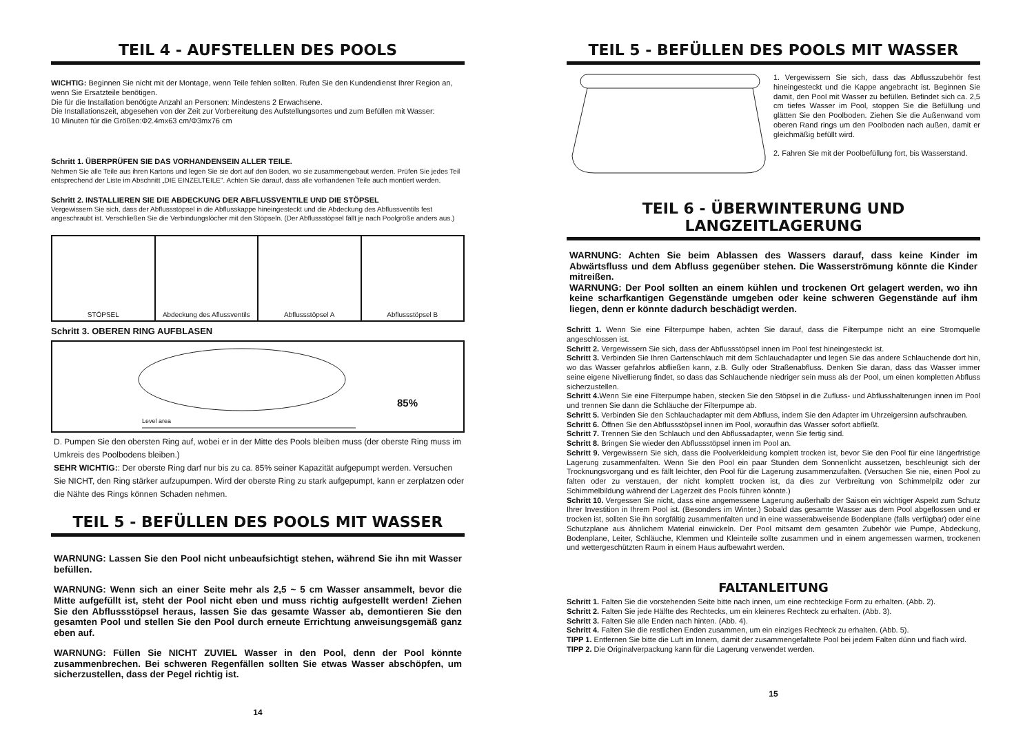TEIL 4 - AUFSTELLEN DES POOLS
WICHTIG: Beginnen Sie nicht mit der Montage, wenn Teile fehlen sollten. Rufen Sie den Kundendienst Ihrer Region an, wenn Sie Ersatzteile benötigen.
Die für die Installation benötigte Anzahl an Personen: Mindestens 2 Erwachsene.
Die Installationszeit, abgesehen von der Zeit zur Vorbereitung des Aufstellungsortes und zum Befüllen mit Wasser:
10 Minuten für die Größen:Φ2.4mx63 cm/Φ3mx76 cm
Schritt 1. ÜBERPRÜFEN SIE DAS VORHANDENSEIN ALLER TEILE.
Nehmen Sie alle Teile aus ihren Kartons und legen Sie sie dort auf den Boden, wo sie zusammengebaut werden. Prüfen Sie jedes Teil entsprechend der Liste im Abschnitt „DIE EINZELTEILE". Achten Sie darauf, dass alle vorhandenen Teile auch montiert werden.
Schritt 2. INSTALLIEREN SIE DIE ABDECKUNG DER ABFLUSSVENTILE UND DIE STÖPSEL
Vergewissern Sie sich, dass der Abflussstöpsel in die Abflusskappe hineingesteckt und die Abdeckung des Abflussventils fest angeschraubt ist. Verschließen Sie die Verbindungslöcher mit den Stöpseln. (Der Abflussstöpsel fällt je nach Poolgröße anders aus.)
STÖPSEL Abdeckung des Aflussventils Abflussstöpsel A Abflussstöpsel B
Schritt 3. OBEREN RING AUFBLASEN
Level area
85%
D. Pumpen Sie den obersten Ring auf, wobei er in der Mitte des Pools bleiben muss (der oberste Ring muss im Umkreis des Poolbodens bleiben.)
SEHR WICHTIG:: Der oberste Ring darf nur bis zu ca. 85% seiner Kapazität aufgepumpt werden. Versuchen Sie NICHT, den Ring stärker aufzupumpen. Wird der oberste Ring zu stark aufgepumpt, kann er zerplatzen oder die Nähte des Rings können Schaden nehmen.
TEIL 5 - BEFÜLLEN DES POOLS MIT WASSER
WARNUNG: Lassen Sie den Pool nicht unbeaufsichtigt stehen, während Sie ihn mit Wasser befüllen.
WARNUNG: Wenn sich an einer Seite mehr als 2,5 ~ 5 cm Wasser ansammelt, bevor die Mitte aufgefüllt ist, steht der Pool nicht eben und muss richtig aufgestellt werden! Ziehen Sie den Abflussstöpsel heraus, lassen Sie das gesamte Wasser ab, demontieren Sie den gesamten Pool und stellen Sie den Pool durch erneute Errichtung anweisungsgemäß ganz eben auf.
WARNUNG: Füllen Sie NICHT ZUVIEL Wasser in den Pool, denn der Pool könnte zusammenbrechen. Bei schweren Regenfällen sollten Sie etwas Wasser abschöpfen, um sicherzustellen, dass der Pegel richtig ist.
14
TEIL 5 - BEFÜLLEN DES POOLS MIT WASSER
1. Vergewissern Sie sich, dass das Abflusszubehör fest hineingesteckt und die Kappe angebracht ist. Beginnen Sie damit, den Pool mit Wasser zu befüllen. Befindet sich ca. 2,5 cm tiefes Wasser im Pool, stoppen Sie die Befüllung und glätten Sie den Poolboden. Ziehen Sie die Außenwand vom oberen Rand rings um den Poolboden nach außen, damit er gleichmäßig befüllt wird.
2. Fahren Sie mit der Poolbefüllung fort, bis Wasserstand.
TEIL 6 - ÜBERWINTERUNG UND LANGZEITLAGERUNG
WARNUNG: Achten Sie beim Ablassen des Wassers darauf, dass keine Kinder im Abwärtsfluss und dem Abfluss gegenüber stehen. Die Wasserströmung könnte die Kinder mitreißen.
WARNUNG: Der Pool sollten an einem kühlen und trockenen Ort gelagert werden, wo ihn keine scharfkantigen Gegenstände umgeben oder keine schweren Gegenstände auf ihm liegen, denn er könnte dadurch beschädigt werden.
Schritt 1. Wenn Sie eine Filterpumpe haben, achten Sie darauf, dass die Filterpumpe nicht an eine Stromquelle angeschlossen ist.
Schritt 2. Vergewissern Sie sich, dass der Abflussstöpsel innen im Pool fest hineingesteckt ist.
Schritt 3. Verbinden Sie Ihren Gartenschlauch mit dem Schlauchadapter und legen Sie das andere Schlauchende dort hin, wo das Wasser gefahrlos abfließen kann, z.B. Gully oder Straßenabfluss. Denken Sie daran, dass das Wasser immer seine eigene Nivellierung findet, so dass das Schlauchende niedriger sein muss als der Pool, um einen kompletten Abfluss sicherzustellen.
Schritt 4. Wenn Sie eine Filterpumpe haben, stecken Sie den Stöpsel in die Zufluss- und Abflusshalterungen innen im Pool und trennen Sie dann die Schläuche der Filterpumpe ab.
Schritt 5. Verbinden Sie den Schlauchadapter mit dem Abfluss, indem Sie den Adapter im Uhrzeigersinn aufschrauben.
Schritt 6. Öffnen Sie den Abflussstöpsel innen im Pool, woraufhin das Wasser sofort abfließt.
Schritt 7. Trennen Sie den Schlauch und den Abflussadapter, wenn Sie fertig sind.
Schritt 8. Bringen Sie wieder den Abflussstöpsel innen im Pool an.
Schritt 9. Vergewissern Sie sich, dass die Poolverkleidung komplett trocken ist, bevor Sie den Pool für eine längerfristige Lagerung zusammenfalten. Wenn Sie den Pool ein paar Stunden dem Sonnenlicht aussetzen, beschleunigt sich der Trocknungsvorgang und es fällt leichter, den Pool für die Lagerung zusammenzufalten. (Versuchen Sie nie, einen Pool zu falten oder zu verstauen, der nicht komplett trocken ist, da dies zur Verbreitung von Schimmelpilz oder zur Schimmelbildung während der Lagerzeit des Pools führen könnte.)
Schritt 10. Vergessen Sie nicht, dass eine angemessene Lagerung außerhalb der Saison ein wichtiger Aspekt zum Schutz Ihrer Investition in Ihrem Pool ist. (Besonders im Winter.) Sobald das gesamte Wasser aus dem Pool abgeflossen und er trocken ist, sollten Sie ihn sorgfältig zusammenfalten und in eine wasserabweisende Bodenplane (falls verfügbar) oder eine Schutzplane aus ähnlichem Material einwickeln. Der Pool mitsamt dem gesamten Zubehör wie Pumpe, Abdeckung, Bodenplane, Leiter, Schläuche, Klemmen und Kleinteile sollte zusammen und in einem angemessen warmen, trockenen und wettergeschützten Raum in einem Haus aufbewahrt werden.
FALTANLEITUNG
Schritt 1. Falten Sie die vorstehenden Seite bitte nach innen, um eine rechteckige Form zu erhalten. (Abb. 2).
Schritt 2. Falten Sie jede Hälfte des Rechtecks, um ein kleineres Rechteck zu erhalten. (Abb. 3).
Schritt 3. Falten Sie alle Enden nach hinten. (Abb. 4).
Schritt 4. Falten Sie die restlichen Enden zusammen, um ein einziges Rechteck zu erhalten. (Abb. 5).
TIPP 1. Entfernen Sie bitte die Luft im Innern, damit der zusammengefaltete Pool bei jedem Falten dünn und flach wird.
TIPP 2. Die Originalverpackung kann für die Lagerung verwendet werden.
15